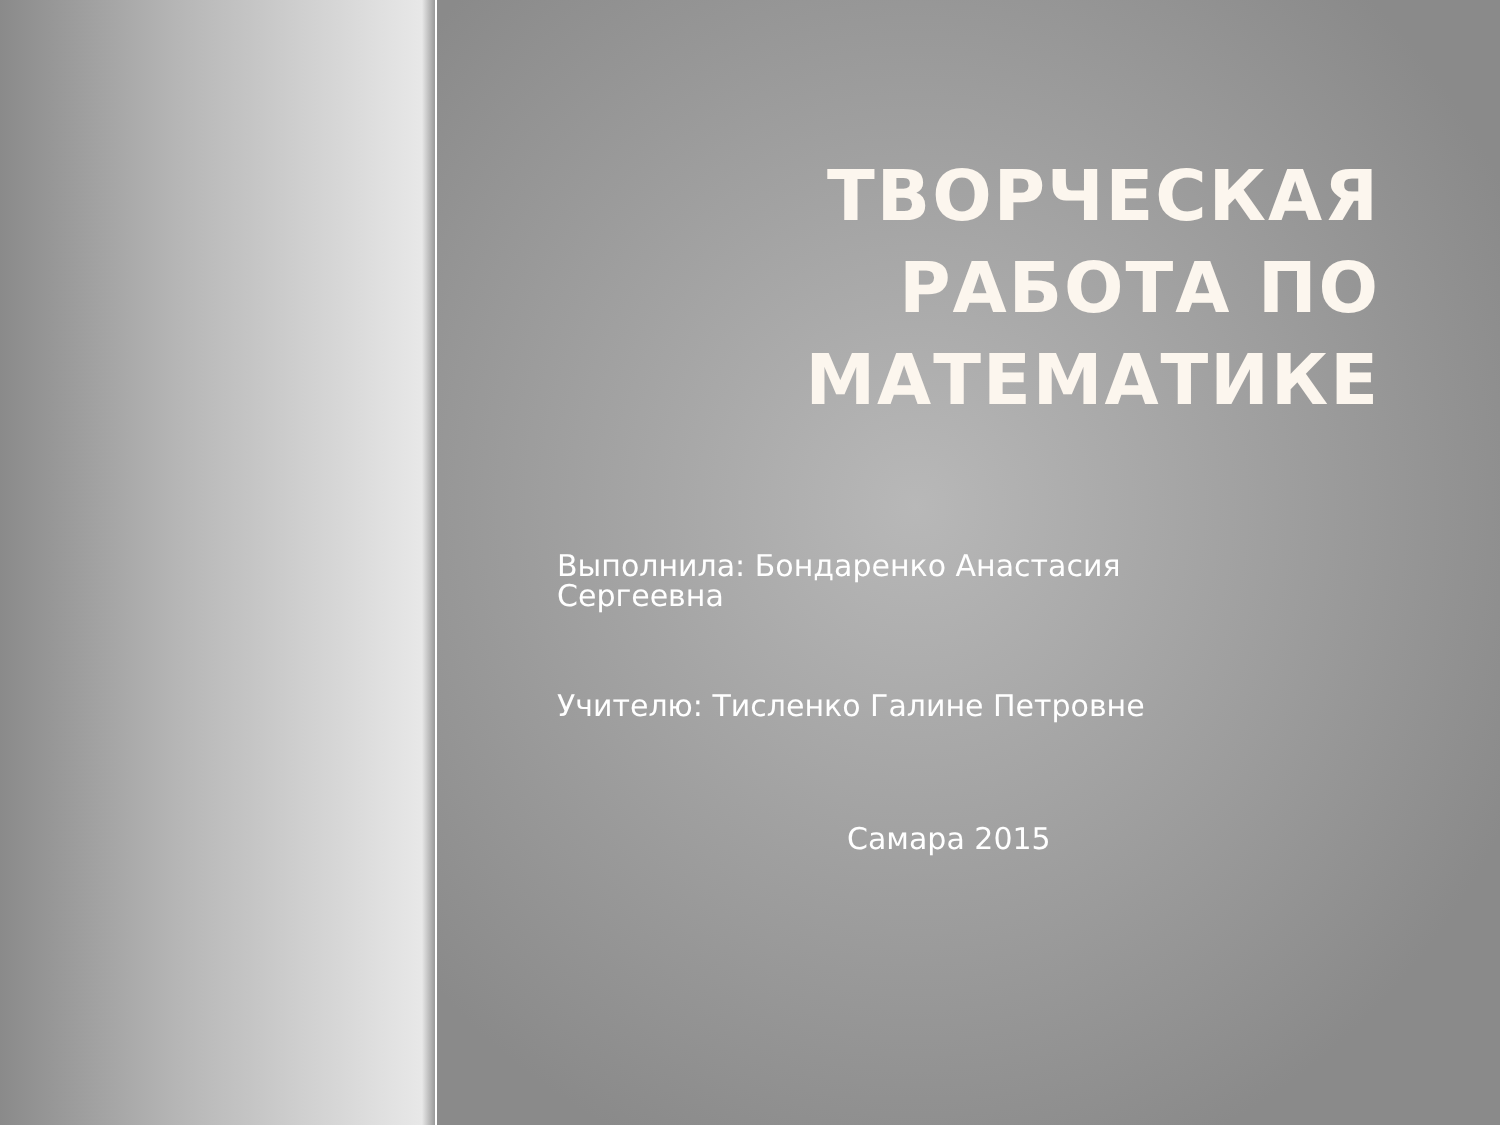ТВОРЧЕСКАЯ
РАБОТА ПО
МАТЕМАТИКЕ
Выполнила: Бондаренко Анастасия
Сергеевна
Учителю: Тисленко Галине Петровне
Самара 2015